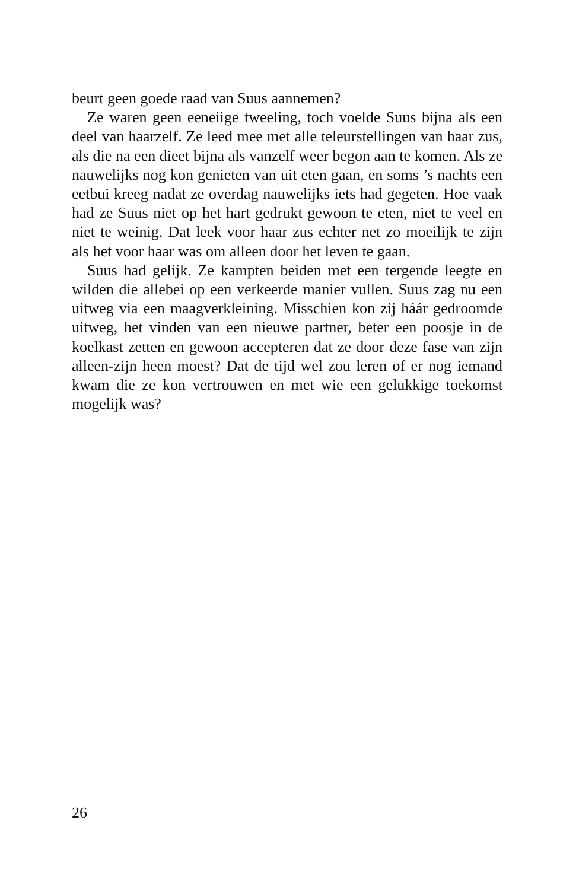beurt geen goede raad van Suus aannemen?
Ze waren geen eeneiige tweeling, toch voelde Suus bijna als een deel van haarzelf. Ze leed mee met alle teleurstellingen van haar zus, als die na een dieet bijna als vanzelf weer begon aan te komen. Als ze nauwelijks nog kon genieten van uit eten gaan, en soms ’s nachts een eetbui kreeg nadat ze overdag nauwelijks iets had gegeten. Hoe vaak had ze Suus niet op het hart gedrukt gewoon te eten, niet te veel en niet te weinig. Dat leek voor haar zus echter net zo moeilijk te zijn als het voor haar was om alleen door het leven te gaan.
Suus had gelijk. Ze kampten beiden met een tergende leegte en wilden die allebei op een verkeerde manier vullen. Suus zag nu een uitweg via een maagverkleining. Misschien kon zij háár gedroomde uitweg, het vinden van een nieuwe partner, beter een poosje in de koelkast zetten en gewoon accepteren dat ze door deze fase van zijn alleen-zijn heen moest? Dat de tijd wel zou leren of er nog iemand kwam die ze kon vertrouwen en met wie een gelukkige toekomst mogelijk was?
26